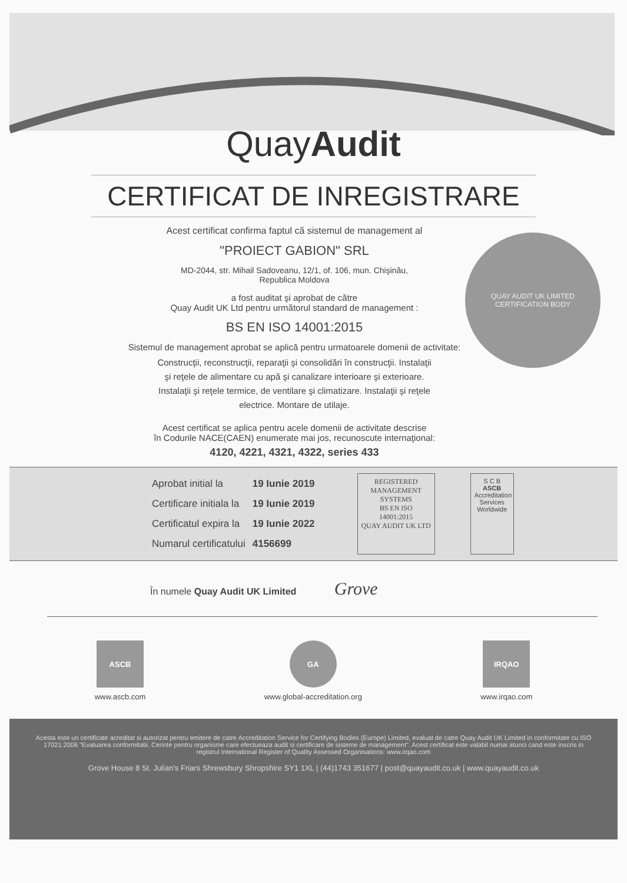QuayAudit
CERTIFICAT DE INREGISTRARE
QUAY AUDIT UK LIMITED
CERTIFICATION BODY
Acest certificat confirma faptul că sistemul de management al
"PROIECT GABION" SRL
MD-2044, str. Mihail Sadoveanu, 12/1, of. 106, mun. Chişinău,
Republica Moldova
a fost auditat şi aprobat de către
Quay Audit UK Ltd pentru următorul standard de management :
BS EN ISO 14001:2015
Sistemul de management aprobat se aplică pentru urmatoarele domenii de activitate:
Construcţii, reconstrucţii, reparaţii şi consolidări în construcţii. Instalaţii
şi reţele de alimentare cu apă şi canalizare interioare şi exterioare.
Instalaţii şi reţele termice, de ventilare şi climatizare. Instalaţii şi reţele
electrice. Montare de utilaje.
Acest certificat se aplica pentru acele domenii de activitate descrise
în Codurile NACE(CAEN) enumerate mai jos, recunoscute internaţional:
4120, 4221, 4321, 4322, series 433
| Aprobat initial la | 19 Iunie 2019 |
| Certificare initiala la | 19 Iunie 2019 |
| Certificatul expira la | 19 Iunie 2022 |
| Numarul certificatului | 4156699 |
REGISTERED
MANAGEMENT
SYSTEMS
BS EN ISO
14001:2015
QUAY AUDIT UK LTD
S C B
ASCB
Accreditation Services Worldwide
În numele Quay Audit UK Limited Grove
ASCB
www.ascb.com
GA
www.global-accreditation.org
IRQAO
www.irqao.com
Acesta este un certificate acreditat si autorizat pentru emitere de catre Accreditation Service for Certifying Bodies (Europe) Limited, evaluat de catre Quay Audit UK Limited in conformitate cu ISO 17021:2006 "Evaluarea conformitatii. Cerinte pentru organisme care efectueaza audit si certificare de sisteme de management". Acest certificat este valabil numai atunci cand este inscris in registrul International Register of Quality Assessed Organisations: www.irqao.com
Grove House 8 St. Julian's Friars Shrewsbury Shropshire SY1 1XL | (44)1743 351677 | post@quayaudit.co.uk | www.quayaudit.co.uk